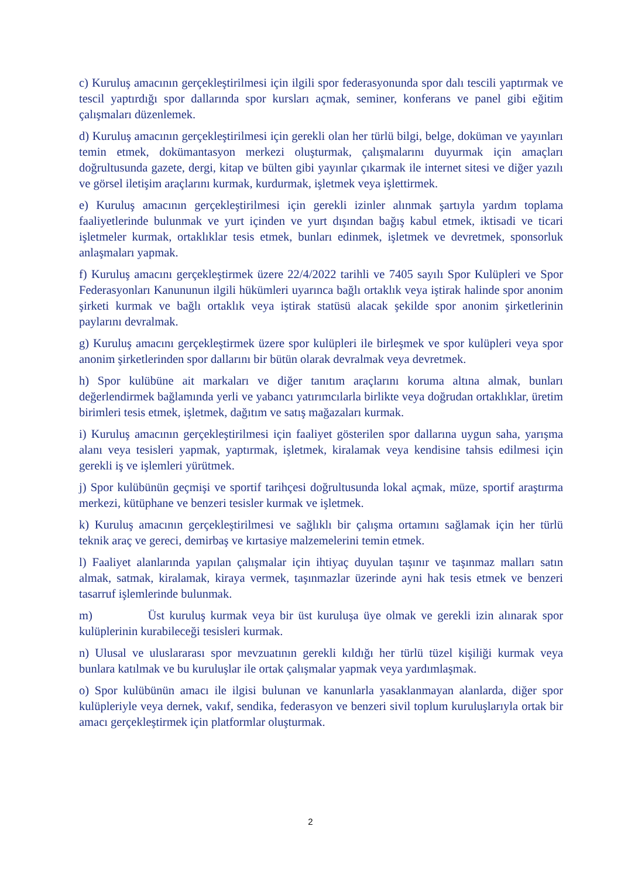c) Kuruluş amacının gerçekleştirilmesi için ilgili spor federasyonunda spor dalı tescili yaptırmak ve tescil yaptırdığı spor dallarında spor kursları açmak, seminer, konferans ve panel gibi eğitim çalışmaları düzenlemek.
d) Kuruluş amacının gerçekleştirilmesi için gerekli olan her türlü bilgi, belge, doküman ve yayınları temin etmek, dokümantasyon merkezi oluşturmak, çalışmalarını duyurmak için amaçları doğrultusunda gazete, dergi, kitap ve bülten gibi yayınlar çıkarmak ile internet sitesi ve diğer yazılı ve görsel iletişim araçlarını kurmak, kurdurmak, işletmek veya işlettirmek.
e) Kuruluş amacının gerçekleştirilmesi için gerekli izinler alınmak şartıyla yardım toplama faaliyetlerinde bulunmak ve yurt içinden ve yurt dışından bağış kabul etmek, iktisadi ve ticari işletmeler kurmak, ortaklıklar tesis etmek, bunları edinmek, işletmek ve devretmek, sponsorluk anlaşmaları yapmak.
f) Kuruluş amacını gerçekleştirmek üzere 22/4/2022 tarihli ve 7405 sayılı Spor Kulüpleri ve Spor Federasyonları Kanununun ilgili hükümleri uyarınca bağlı ortaklık veya iştirak halinde spor anonim şirketi kurmak ve bağlı ortaklık veya iştirak statüsü alacak şekilde spor anonim şirketlerinin paylarını devralmak.
g) Kuruluş amacını gerçekleştirmek üzere spor kulüpleri ile birleşmek ve spor kulüpleri veya spor anonim şirketlerinden spor dallarını bir bütün olarak devralmak veya devretmek.
h) Spor kulübüne ait markaları ve diğer tanıtım araçlarını koruma altına almak, bunları değerlendirmek bağlamında yerli ve yabancı yatırımcılarla birlikte veya doğrudan ortaklıklar, üretim birimleri tesis etmek, işletmek, dağıtım ve satış mağazaları kurmak.
i) Kuruluş amacının gerçekleştirilmesi için faaliyet gösterilen spor dallarına uygun saha, yarışma alanı veya tesisleri yapmak, yaptırmak, işletmek, kiralamak veya kendisine tahsis edilmesi için gerekli iş ve işlemleri yürütmek.
j) Spor kulübünün geçmişi ve sportif tarihçesi doğrultusunda lokal açmak, müze, sportif araştırma merkezi, kütüphane ve benzeri tesisler kurmak ve işletmek.
k) Kuruluş amacının gerçekleştirilmesi ve sağlıklı bir çalışma ortamını sağlamak için her türlü teknik araç ve gereci, demirbaş ve kırtasiye malzemelerini temin etmek.
l) Faaliyet alanlarında yapılan çalışmalar için ihtiyaç duyulan taşınır ve taşınmaz malları satın almak, satmak, kiralamak, kiraya vermek, taşınmazlar üzerinde ayni hak tesis etmek ve benzeri tasarruf işlemlerinde bulunmak.
m) Üst kuruluş kurmak veya bir üst kuruluşa üye olmak ve gerekli izin alınarak spor kulüplerinin kurabileceği tesisleri kurmak.
n) Ulusal ve uluslararası spor mevzuatının gerekli kıldığı her türlü tüzel kişiliği kurmak veya bunlara katılmak ve bu kuruluşlar ile ortak çalışmalar yapmak veya yardımlaşmak.
o) Spor kulübünün amacı ile ilgisi bulunan ve kanunlarla yasaklanmayan alanlarda, diğer spor kulüpleriyle veya dernek, vakıf, sendika, federasyon ve benzeri sivil toplum kuruluşlarıyla ortak bir amacı gerçekleştirmek için platformlar oluşturmak.
2